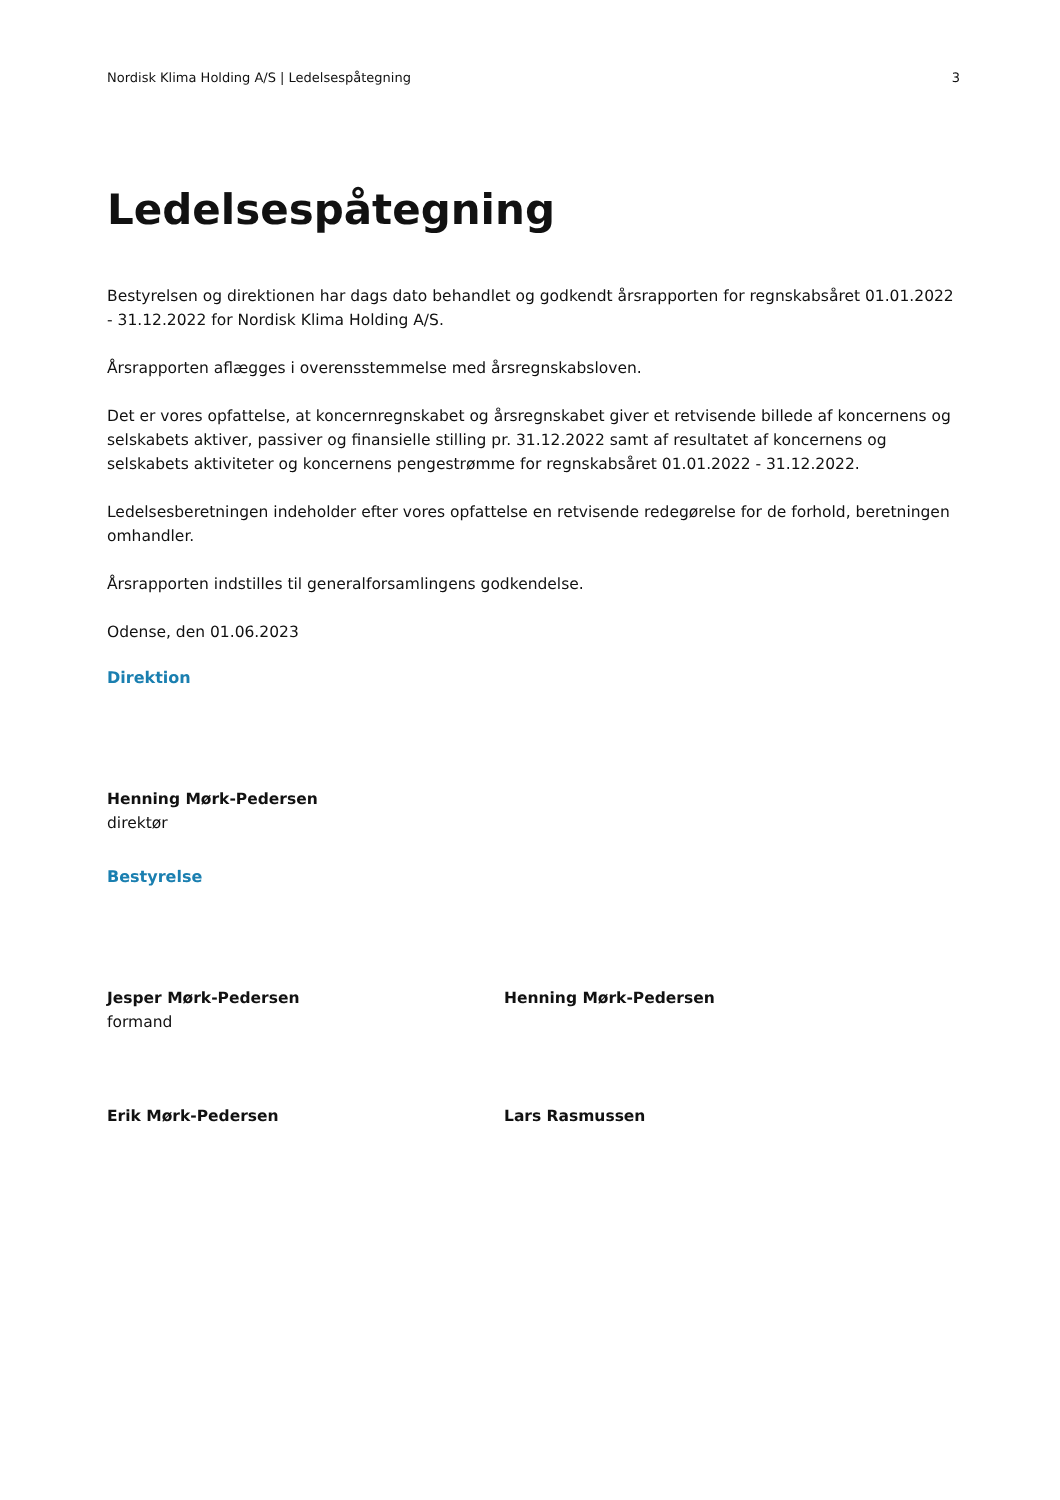Nordisk Klima Holding A/S | Ledelsespåtegning 3
Ledelsespåtegning
Bestyrelsen og direktionen har dags dato behandlet og godkendt årsrapporten for regnskabsåret 01.01.2022 - 31.12.2022 for Nordisk Klima Holding A/S.
Årsrapporten aflægges i overensstemmelse med årsregnskabsloven.
Det er vores opfattelse, at koncernregnskabet og årsregnskabet giver et retvisende billede af koncernens og selskabets aktiver, passiver og finansielle stilling pr. 31.12.2022 samt af resultatet af koncernens og selskabets aktiviteter og koncernens pengestrømme for regnskabsåret 01.01.2022 - 31.12.2022.
Ledelsesberetningen indeholder efter vores opfattelse en retvisende redegørelse for de forhold, beretningen omhandler.
Årsrapporten indstilles til generalforsamlingens godkendelse.
Odense, den 01.06.2023
Direktion
Henning Mørk-Pedersen
direktør
Bestyrelse
Jesper Mørk-Pedersen
formand
Henning Mørk-Pedersen
Erik Mørk-Pedersen
Lars Rasmussen